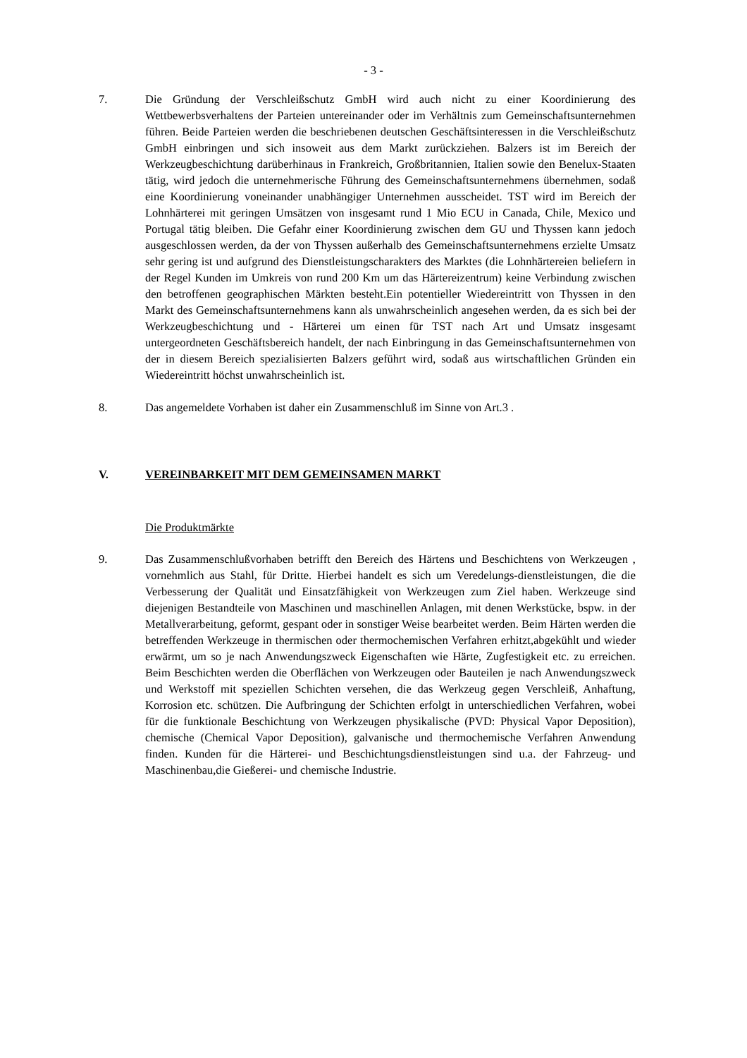- 3 -
7. Die Gründung der Verschleißschutz GmbH wird auch nicht zu einer Koordinierung des Wettbewerbsverhaltens der Parteien untereinander oder im Verhältnis zum Gemeinschaftsunternehmen führen. Beide Parteien werden die beschriebenen deutschen Geschäftsinteressen in die Verschleißschutz GmbH einbringen und sich insoweit aus dem Markt zurückziehen. Balzers ist im Bereich der Werkzeugbeschichtung darüberhinaus in Frankreich, Großbritannien, Italien sowie den Benelux-Staaten tätig, wird jedoch die unternehmerische Führung des Gemeinschaftsunternehmens übernehmen, sodaß eine Koordinierung voneinander unabhängiger Unternehmen ausscheidet. TST wird im Bereich der Lohnhärterei mit geringen Umsätzen von insgesamt rund 1 Mio ECU in Canada, Chile, Mexico und Portugal tätig bleiben. Die Gefahr einer Koordinierung zwischen dem GU und Thyssen kann jedoch ausgeschlossen werden, da der von Thyssen außerhalb des Gemeinschaftsunternehmens erzielte Umsatz sehr gering ist und aufgrund des Dienstleistungscharakters des Marktes (die Lohnhärtereien beliefern in der Regel Kunden im Umkreis von rund 200 Km um das Härtereizentrum) keine Verbindung zwischen den betroffenen geographischen Märkten besteht.Ein potentieller Wiedereintritt von Thyssen in den Markt des Gemeinschaftsunternehmens kann als unwahrscheinlich angesehen werden, da es sich bei der Werkzeugbeschichtung und - Härterei um einen für TST nach Art und Umsatz insgesamt untergeordneten Geschäftsbereich handelt, der nach Einbringung in das Gemeinschaftsunternehmen von der in diesem Bereich spezialisierten Balzers geführt wird, sodaß aus wirtschaftlichen Gründen ein Wiedereintritt höchst unwahrscheinlich ist.
8. Das angemeldete Vorhaben ist daher ein Zusammenschluß im Sinne von Art.3 .
V. VEREINBARKEIT MIT DEM GEMEINSAMEN MARKT
Die Produktmärkte
9. Das Zusammenschlußvorhaben betrifft den Bereich des Härtens und Beschichtens von Werkzeugen , vornehmlich aus Stahl, für Dritte. Hierbei handelt es sich um Veredelungs-dienstleistungen, die die Verbesserung der Qualität und Einsatzfähigkeit von Werkzeugen zum Ziel haben. Werkzeuge sind diejenigen Bestandteile von Maschinen und maschinellen Anlagen, mit denen Werkstücke, bspw. in der Metallverarbeitung, geformt, gespant oder in sonstiger Weise bearbeitet werden. Beim Härten werden die betreffenden Werkzeuge in thermischen oder thermochemischen Verfahren erhitzt,abgekühlt und wieder erwärmt, um so je nach Anwendungszweck Eigenschaften wie Härte, Zugfestigkeit etc. zu erreichen. Beim Beschichten werden die Oberflächen von Werkzeugen oder Bauteilen je nach Anwendungszweck und Werkstoff mit speziellen Schichten versehen, die das Werkzeug gegen Verschleiß, Anhaftung, Korrosion etc. schützen. Die Aufbringung der Schichten erfolgt in unterschiedlichen Verfahren, wobei für die funktionale Beschichtung von Werkzeugen physikalische (PVD: Physical Vapor Deposition), chemische (Chemical Vapor Deposition), galvanische und thermochemische Verfahren Anwendung finden. Kunden für die Härterei- und Beschichtungsdienstleistungen sind u.a. der Fahrzeug- und Maschinenbau,die Gießerei- und chemische Industrie.